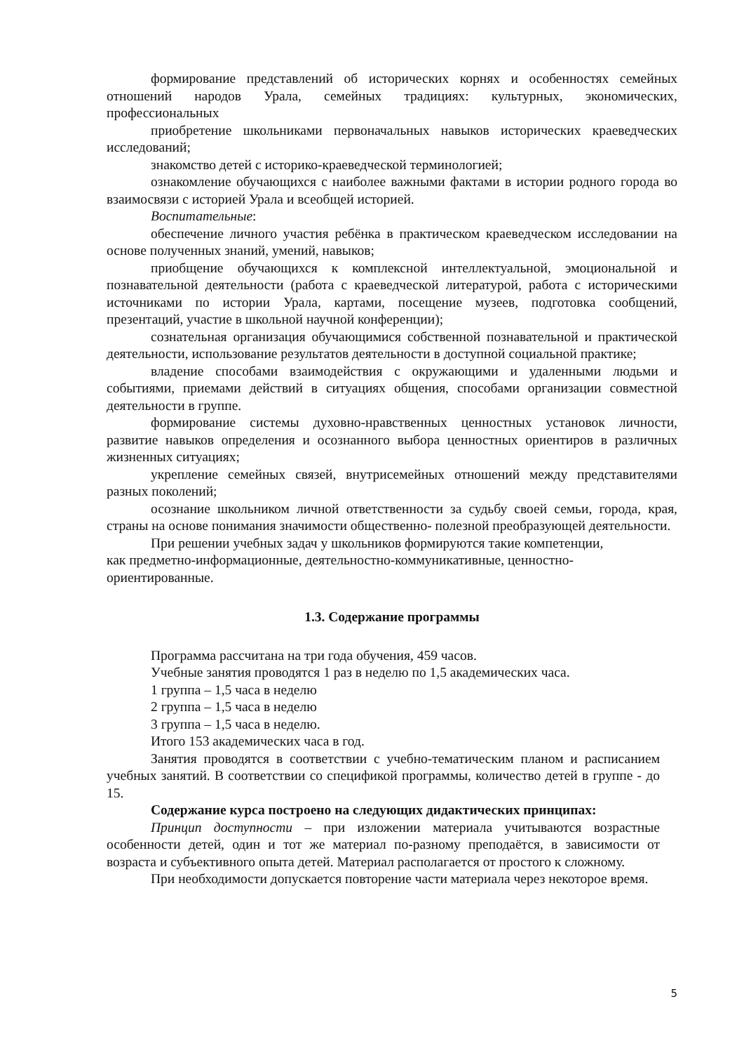формирование представлений об исторических корнях и особенностях семейных отношений народов Урала, семейных традициях: культурных, экономических, профессиональных
приобретение школьниками первоначальных навыков исторических краеведческих исследований;
знакомство детей с историко-краеведческой терминологией;
ознакомление обучающихся с наиболее важными фактами в истории родного города во взаимосвязи с историей Урала и всеобщей историей.
Воспитательные:
обеспечение личного участия ребёнка в практическом краеведческом исследовании на основе полученных знаний, умений, навыков;
приобщение обучающихся к комплексной интеллектуальной, эмоциональной и познавательной деятельности (работа с краеведческой литературой, работа с историческими источниками по истории Урала, картами, посещение музеев, подготовка сообщений, презентаций, участие в школьной научной конференции);
сознательная организация обучающимися собственной познавательной и практической деятельности, использование результатов деятельности в доступной социальной практике;
владение способами взаимодействия с окружающими и удаленными людьми и событиями, приемами действий в ситуациях общения, способами организации совместной деятельности в группе.
формирование системы духовно-нравственных ценностных установок личности, развитие навыков определения и осознанного выбора ценностных ориентиров в различных жизненных ситуациях;
укрепление семейных связей, внутрисемейных отношений между представителями разных поколений;
осознание школьником личной ответственности за судьбу своей семьи, города, края, страны на основе понимания значимости общественно- полезной преобразующей деятельности.
При решении учебных задач у школьников формируются такие компетенции,
как предметно-информационные, деятельностно-коммуникативные, ценностно-
ориентированные.
1.3. Содержание программы
Программа рассчитана на три года обучения, 459 часов.
Учебные занятия проводятся 1 раз в неделю по 1,5 академических часа.
1 группа – 1,5 часа в неделю
2 группа – 1,5 часа в неделю
3 группа – 1,5 часа в неделю.
Итого 153 академических часа в год.
Занятия проводятся в соответствии с учебно-тематическим планом и расписанием учебных занятий. В соответствии со спецификой программы, количество детей в группе - до 15.
Содержание курса построено на следующих дидактических принципах:
Принцип доступности – при изложении материала учитываются возрастные особенности детей, один и тот же материал по-разному преподаётся, в зависимости от возраста и субъективного опыта детей. Материал располагается от простого к сложному.
При необходимости допускается повторение части материала через некоторое время.
5